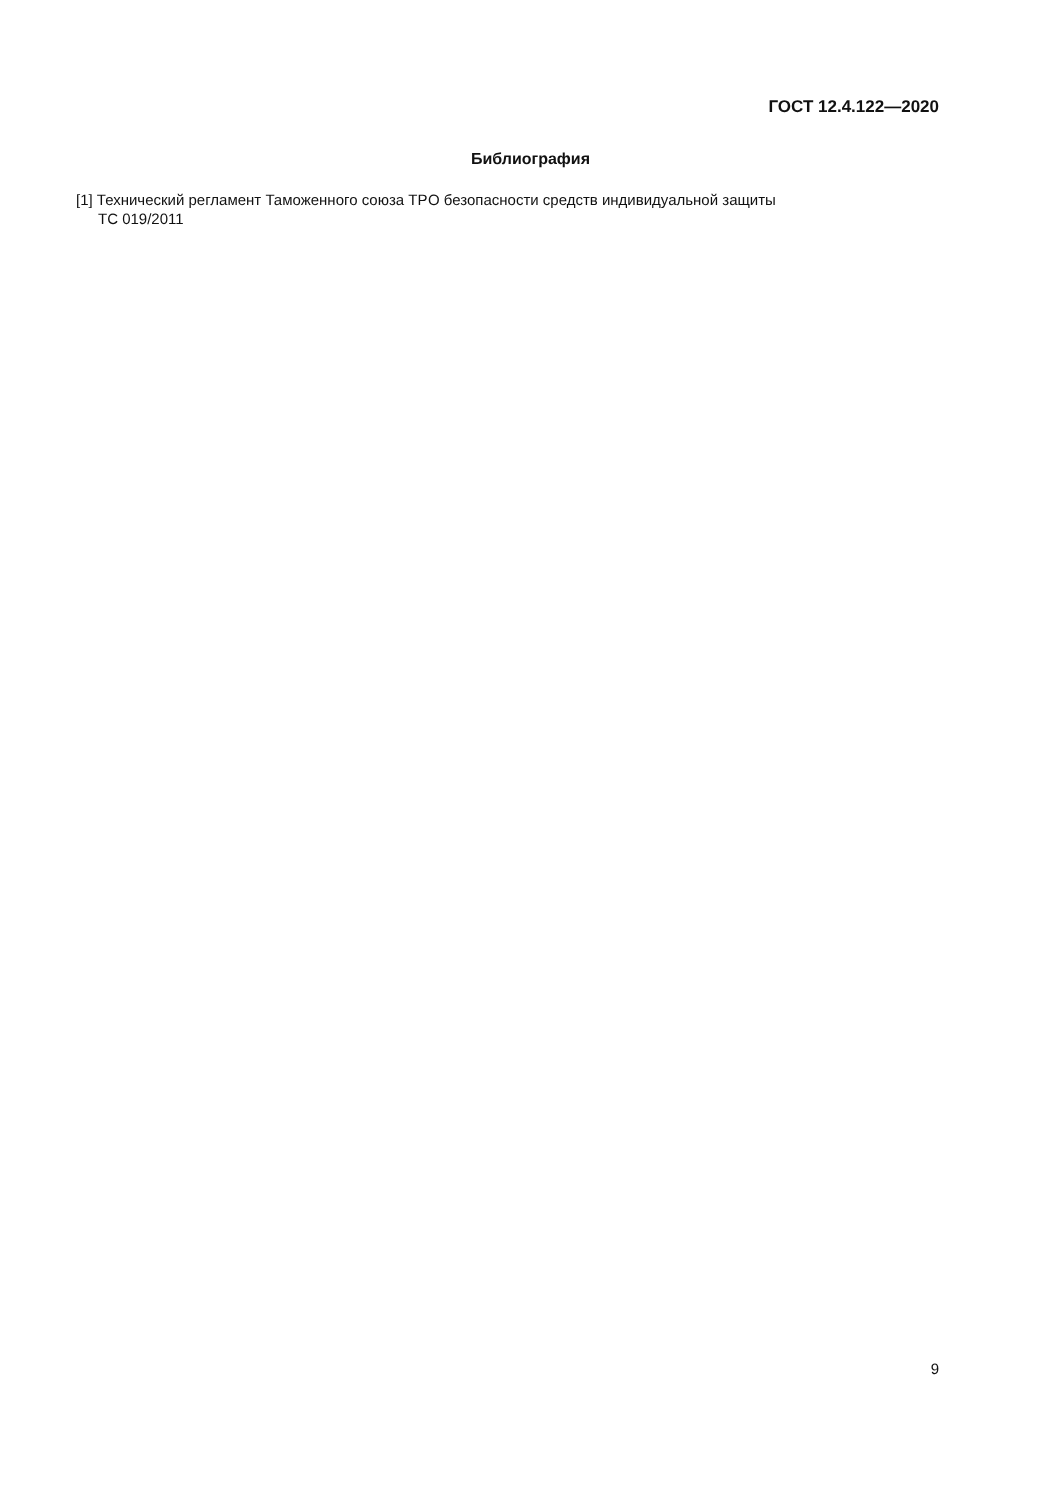ГОСТ 12.4.122—2020
Библиография
[1] Технический регламент Таможенного союза ТР ТС 019/2011
О безопасности средств индивидуальной защиты
9